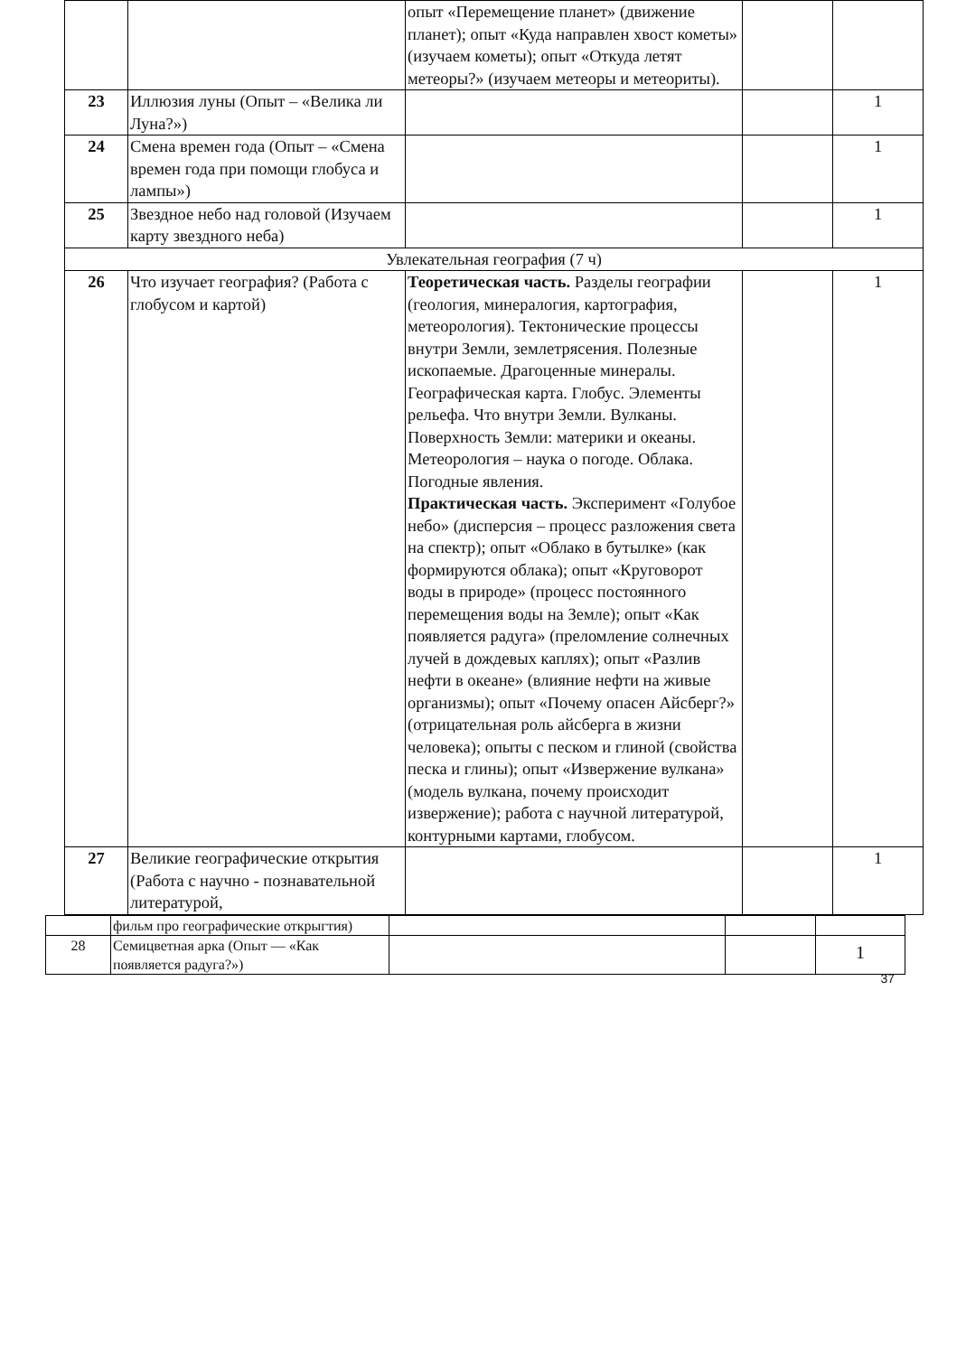| | | опыт «Перемещение планет» (движение планет); опыт «Куда направлен хвост кометы» (изучаем кометы); опыт «Откуда летят метеоры?» (изучаем метеоры и метеориты). | | |
| 23 | Иллюзия луны (Опыт – «Велика ли Луна?») | | | 1 |
| 24 | Смена времен года (Опыт – «Смена времен года при помощи глобуса и лампы») | | | 1 |
| 25 | Звездное небо над головой (Изучаем карту звездного неба) | | | 1 |
| Увлекательная география (7 ч) | | | | |
| 26 | Что изучает география? (Работа с глобусом и картой) | Теоретическая часть. Разделы географии (геология, минералогия, картография, метеорология). Тектонические процессы внутри Земли, землетрясения. Полезные ископаемые. Драгоценные минералы. Географическая карта. Глобус. Элементы рельефа. Что внутри Земли. Вулканы. Поверхность Земли: материки и океаны. Метеорология – наука о погоде. Облака. Погодные явления. Практическая часть. Эксперимент «Голубое небо» (дисперсия – процесс разложения света на спектр); опыт «Облако в бутылке» (как формируются облака); опыт «Круговорот воды в природе» (процесс постоянного перемещения воды на Земле); опыт «Как появляется радуга» (преломление солнечных лучей в дождевых каплях); опыт «Разлив нефти в океане» (влияние нефти на живые организмы); опыт «Почему опасен Айсберг?» (отрицательная роль айсберга в жизни человека); опыты с песком и глиной (свойства песка и глины); опыт «Извержение вулкана» (модель вулкана, почему происходит извержение); работа с научной литературой, контурными картами, глобусом. | | 1 |
| 27 | Великие географические открытия (Работа с научно - познавательной литературой, | | | 1 |
| | фильм про географические открыгтия) | | | |
| 28 | Семицветная арка (Опыт — «Как появляется радуга?») | | | 1 |
37